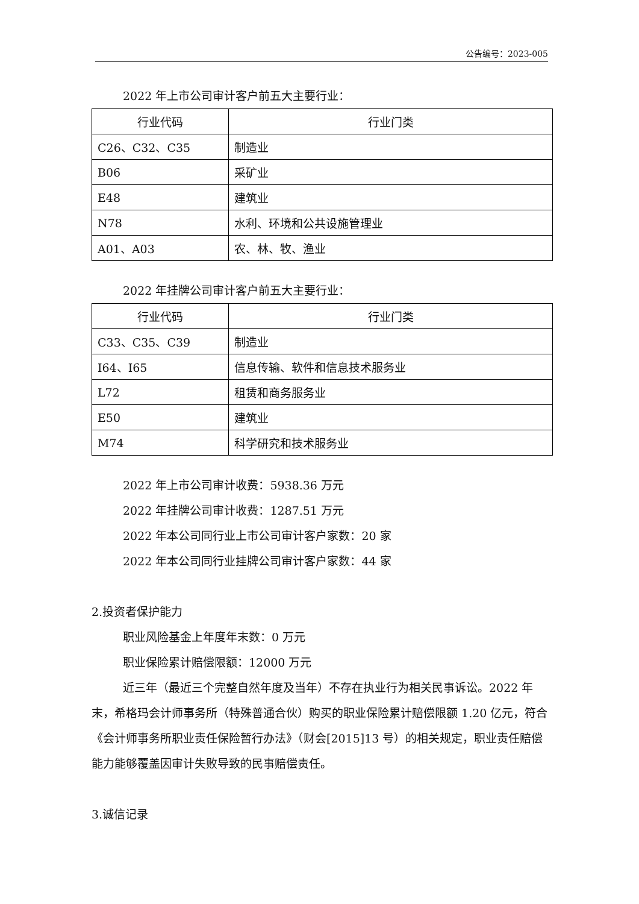公告编号：2023-005
2022 年上市公司审计客户前五大主要行业：
| 行业代码 | 行业门类 |
| --- | --- |
| C26、C32、C35 | 制造业 |
| B06 | 采矿业 |
| E48 | 建筑业 |
| N78 | 水利、环境和公共设施管理业 |
| A01、A03 | 农、林、牧、渔业 |
2022 年挂牌公司审计客户前五大主要行业：
| 行业代码 | 行业门类 |
| --- | --- |
| C33、C35、C39 | 制造业 |
| I64、I65 | 信息传输、软件和信息技术服务业 |
| L72 | 租赁和商务服务业 |
| E50 | 建筑业 |
| M74 | 科学研究和技术服务业 |
2022 年上市公司审计收费：5938.36 万元
2022 年挂牌公司审计收费：1287.51 万元
2022 年本公司同行业上市公司审计客户家数：20 家
2022 年本公司同行业挂牌公司审计客户家数：44 家
2.投资者保护能力
职业风险基金上年度年末数：0 万元
职业保险累计赔偿限额：12000 万元
近三年（最近三个完整自然年度及当年）不存在执业行为相关民事诉讼。2022 年末，希格玛会计师事务所（特殊普通合伙）购买的职业保险累计赔偿限额 1.20 亿元，符合《会计师事务所职业责任保险暂行办法》（财会[2015]13 号）的相关规定，职业责任赔偿能力能够覆盖因审计失败导致的民事赔偿责任。
3.诚信记录